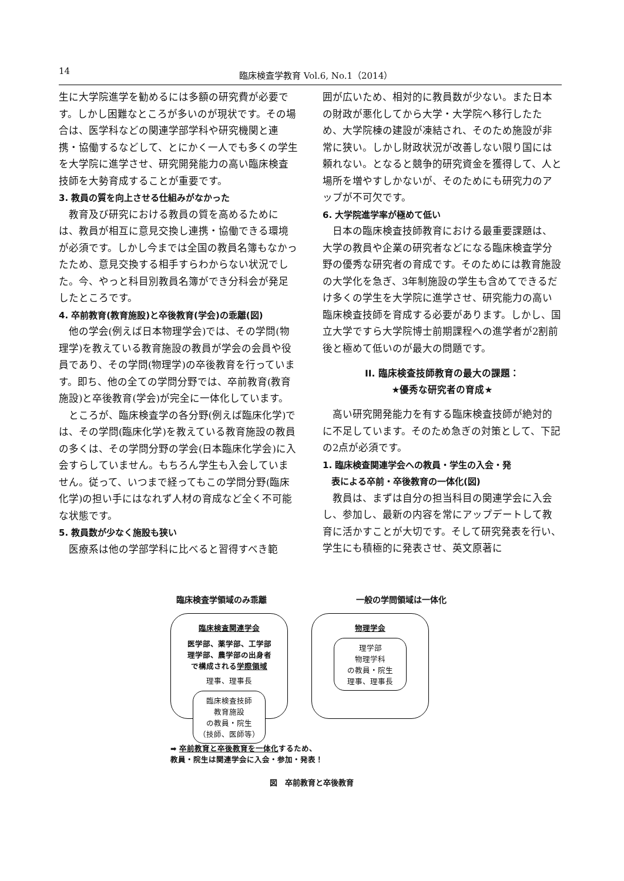14 臨床検査学教育 Vol.6, No.1（2014）
生に大学院進学を勧めるには多額の研究費が必要です。しかし困難なところが多いのが現状です。その場合は、医学科などの関連学部学科や研究機関と連携・協働するなどして、とにかく一人でも多くの学生を大学院に進学させ、研究開発能力の高い臨床検査技師を大勢育成することが重要です。
3. 教員の質を向上させる仕組みがなかった
教育及び研究における教員の質を高めるためには、教員が相互に意見交換し連携・協働できる環境が必須です。しかし今までは全国の教員名簿もなかったため、意見交換する相手すらわからない状況でした。今、やっと科目別教員名簿ができ分科会が発足したところです。
4. 卒前教育(教育施設)と卒後教育(学会)の乖離(図)
他の学会(例えば日本物理学会)では、その学問(物理学)を教えている教育施設の教員が学会の会員や役員であり、その学問(物理学)の卒後教育を行っています。即ち、他の全ての学問分野では、卒前教育(教育施設)と卒後教育(学会)が完全に一体化しています。
ところが、臨床検査学の各分野(例えば臨床化学)では、その学問(臨床化学)を教えている教育施設の教員の多くは、その学問分野の学会(日本臨床化学会)に入会すらしていません。もちろん学生も入会していません。従って、いつまで経ってもこの学問分野(臨床化学)の担い手にはなれず人材の育成など全く不可能な状態です。
5. 教員数が少なく施設も狭い
医療系は他の学部学科に比べると習得すべき範
囲が広いため、相対的に教員数が少ない。また日本の財政が悪化してから大学・大学院へ移行したため、大学院棟の建設が凍結され、そのため施設が非常に狭い。しかし財政状況が改善しない限り国には頼れない。となると競争的研究資金を獲得して、人と場所を増やすしかないが、そのためにも研究力のアップが不可欠です。
6. 大学院進学率が極めて低い
日本の臨床検査技師教育における最重要課題は、大学の教員や企業の研究者などになる臨床検査学分野の優秀な研究者の育成です。そのためには教育施設の大学化を急ぎ、3年制施設の学生も含めてできるだけ多くの学生を大学院に進学させ、研究能力の高い臨床検査技師を育成する必要があります。しかし、国立大学ですら大学院博士前期課程への進学者が2割前後と極めて低いのが最大の問題です。
II. 臨床検査技師教育の最大の課題：
★優秀な研究者の育成★
高い研究開発能力を有する臨床検査技師が絶対的に不足しています。そのため急ぎの対策として、下記の2点が必須です。
1. 臨床検査関連学会への教員・学生の入会・発
　表による卒前・卒後教育の一体化(図)
教員は、まずは自分の担当科目の関連学会に入会し、参加し、最新の内容を常にアップデートして教育に活かすことが大切です。そして研究発表を行い、学生にも積極的に発表させ、英文原著に
臨床検査学領域のみ乖離 一般の学問領域は一体化
臨床検査関連学会
医学部、薬学部、工学部
理学部、農学部の出身者
で構成される学際領域
理事、理事長
臨床検査技師
教育施設
の教員・院生
（技師、医師等）
物理学会
理学部
物理学科
の教員・院生
理事、理事長
➡ 卒前教育と卒後教育を一体化するため、
教員・院生は関連学会に入会・参加・発表！
図　卒前教育と卒後教育